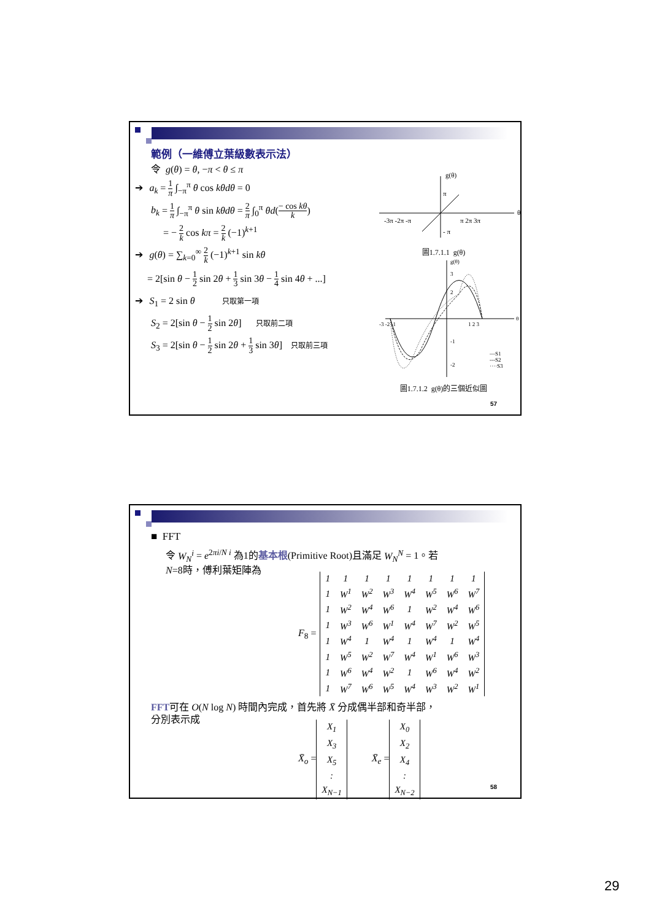範例（一維傅立葉級數表示法）
令 g(θ) = θ, −π < θ ≤ π
➔ a<sub>k</sub> = 1 π ∫<sub>−π</sub><sup>π</sup> θ cos kθdθ = 0
b<sub>k</sub> = 1 π ∫<sub>−π</sub><sup>π</sup> θ sin kθdθ = 2 π ∫<sub>0</sub><sup>π</sup> θd(− cos kθ k)
= − 2 k cos kπ = 2 k (−1)<sup>k+1</sup>
➔ g(θ) = ∑<sub>k=0</sub><sup>∞</sup> 2 k (−1)<sup>k+1</sup> sin kθ
= 2[sin θ − 1 2 sin 2θ + 1 3 sin 3θ − 1 4 sin 4θ + ...]
➔ S<sub>1</sub> = 2 sin θ 只取第一項
S<sub>2</sub> = 2[sin θ − 1 2 sin 2θ] 只取前二項
S<sub>3</sub> = 2[sin θ − 1 2 sin 2θ + 1 3 sin 3θ] 只取前三項
g(θ)
θ
π
- π
-3π -2π -π
π 2π 3π
圖1.7.1.1 g(θ)
g(θ)
θ
3
2
-1
-2
-3 -2 -1
1 2 3
—S1
---S2
····S3
圖1.7.1.2 g(θ)的三個近似圖
57
■ FFT
令 W<sub>N</sub><sup>i</sup> = e<sup>2πi/N i</sup> 為1的基本根(Primitive Root)且滿足 W<sub>N</sub><sup>N</sup> = 1。若
N=8時，傅利葉矩陣為
F<sub>8</sub> =
| 1 | 1 | 1 | 1 | 1 | 1 | 1 | 1 |
| 1 | W<sup>1</sup> | W<sup>2</sup> | W<sup>3</sup> | W<sup>4</sup> | W<sup>5</sup> | W<sup>6</sup> | W<sup>7</sup> |
| 1 | W<sup>2</sup> | W<sup>4</sup> | W<sup>6</sup> | 1 | W<sup>2</sup> | W<sup>4</sup> | W<sup>6</sup> |
| 1 | W<sup>3</sup> | W<sup>6</sup> | W<sup>1</sup> | W<sup>4</sup> | W<sup>7</sup> | W<sup>2</sup> | W<sup>5</sup> |
| 1 | W<sup>4</sup> | 1 | W<sup>4</sup> | 1 | W<sup>4</sup> | 1 | W<sup>4</sup> |
| 1 | W<sup>5</sup> | W<sup>2</sup> | W<sup>7</sup> | W<sup>4</sup> | W<sup>1</sup> | W<sup>6</sup> | W<sup>3</sup> |
| 1 | W<sup>6</sup> | W<sup>4</sup> | W<sup>2</sup> | 1 | W<sup>6</sup> | W<sup>4</sup> | W<sup>2</sup> |
| 1 | W<sup>7</sup> | W<sup>6</sup> | W<sup>5</sup> | W<sup>4</sup> | W<sup>3</sup> | W<sup>2</sup> | W<sup>1</sup> |
FFT可在 O(N log N) 時間內完成，首先將 X̄ 分成偶半部和奇半部，
分別表示成
X̄<sub>o</sub> =
| X<sub>1</sub> |
| X<sub>3</sub> |
| X<sub>5</sub> |
| : |
| X<sub>N−1</sub> |
X̄<sub>e</sub> =
| X<sub>0</sub> |
| X<sub>2</sub> |
| X<sub>4</sub> |
| : |
| X<sub>N−2</sub> |
58
29